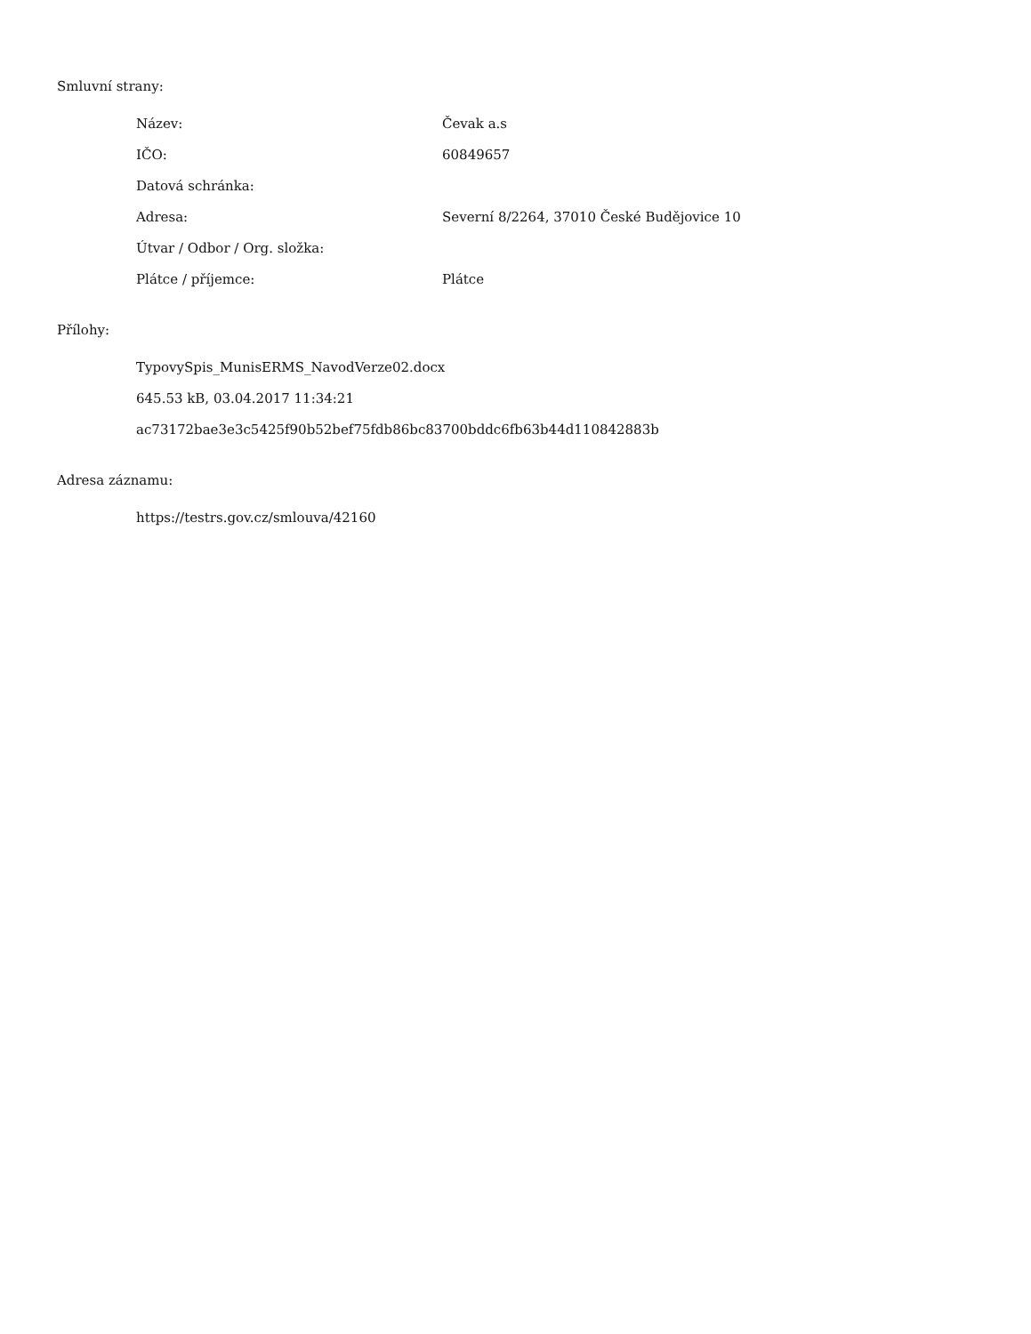Smluvní strany:
| Název: | Čevak a.s |
| IČO: | 60849657 |
| Datová schránka: | |
| Adresa: | Severní 8/2264, 37010 České Budějovice 10 |
| Útvar / Odbor / Org. složka: | |
| Plátce / příjemce: | Plátce |
Přílohy:
TypovySpis_MunisERMS_NavodVerze02.docx
645.53 kB, 03.04.2017 11:34:21
ac73172bae3e3c5425f90b52bef75fdb86bc83700bddc6fb63b44d110842883b
Adresa záznamu:
https://testrs.gov.cz/smlouva/42160